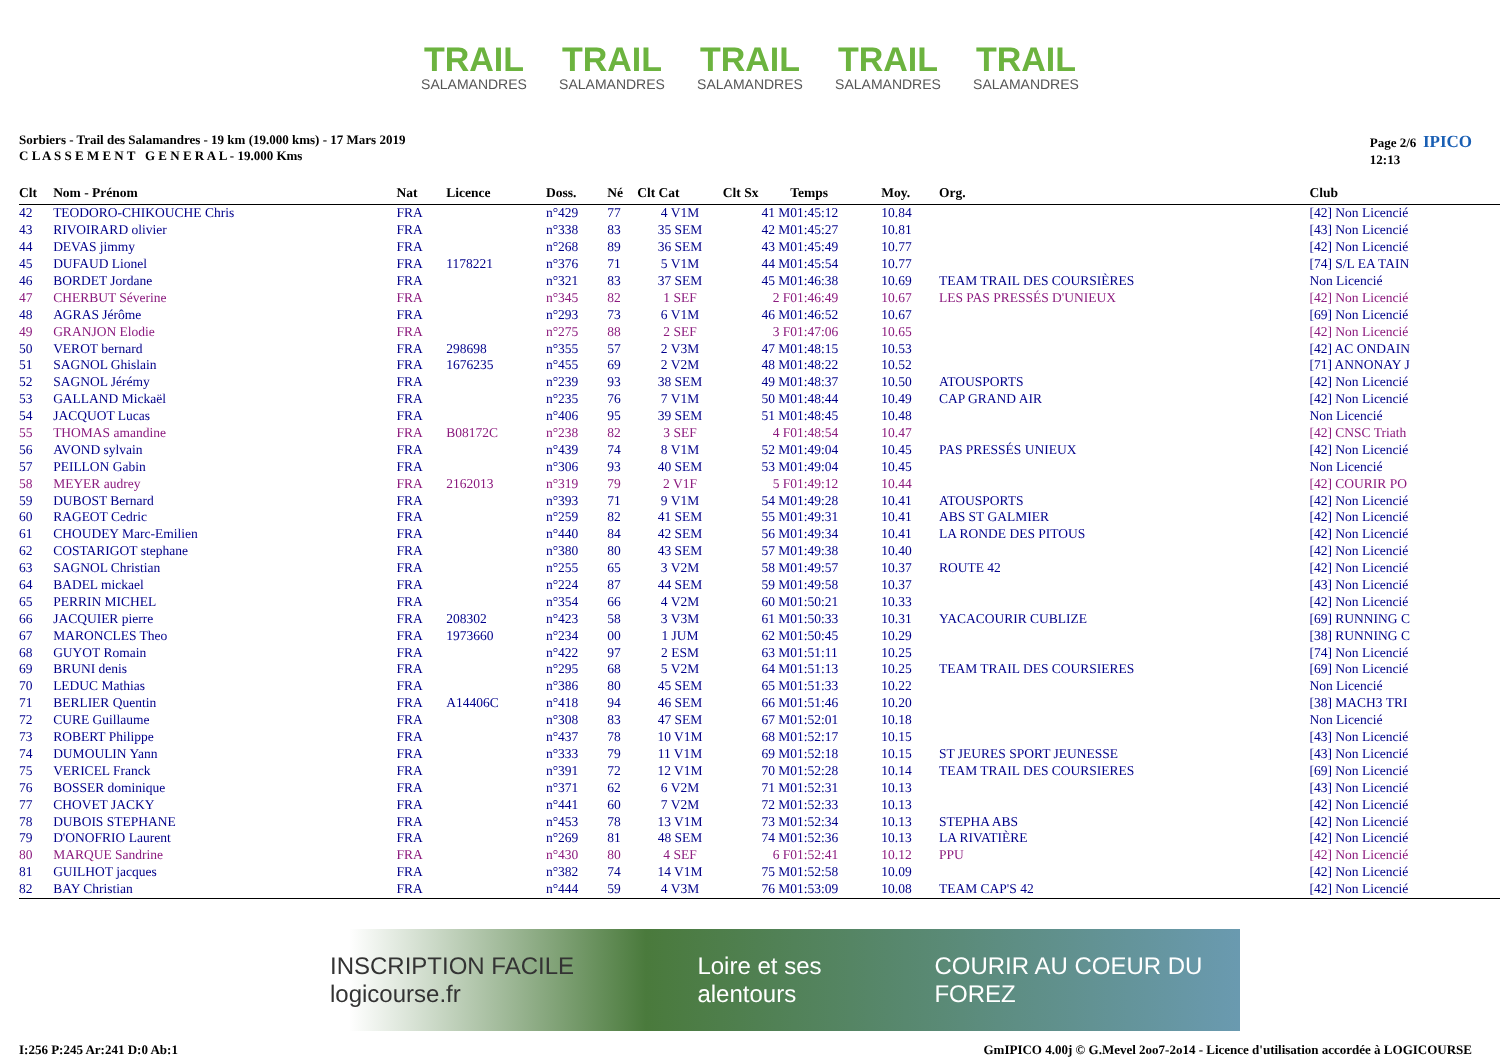TRAIL
SALAMANDRES
TRAIL
SALAMANDRES
TRAIL
SALAMANDRES
TRAIL
SALAMANDRES
TRAIL
SALAMANDRES
Sorbiers - Trail des Salamandres - 19 km (19.000 kms) - 17 Mars 2019
C L A S S E M E N T G E N E R A L - 19.000 Kms
Page 2/6 IPICO
12:13
| Clt | Nom - Prénom | Nat | Licence | Doss. | Né | Clt Cat | Clt Sx | Temps | Moy. | Org. | Club |
| --- | --- | --- | --- | --- | --- | --- | --- | --- | --- | --- | --- |
| 42 | TEODORO-CHIKOUCHE Chris | FRA | | n°429 | 77 | 4 V1M | 41 M | 01:45:12 | 10.84 | | [42] Non Licencié |
| 43 | RIVOIRARD olivier | FRA | | n°338 | 83 | 35 SEM | 42 M | 01:45:27 | 10.81 | | [43] Non Licencié |
| 44 | DEVAS jimmy | FRA | | n°268 | 89 | 36 SEM | 43 M | 01:45:49 | 10.77 | | [42] Non Licencié |
| 45 | DUFAUD Lionel | FRA | 1178221 | n°376 | 71 | 5 V1M | 44 M | 01:45:54 | 10.77 | | [74] S/L EA TAIN |
| 46 | BORDET Jordane | FRA | | n°321 | 83 | 37 SEM | 45 M | 01:46:38 | 10.69 | TEAM TRAIL DES COURSIÈRES | Non Licencié |
| 47 | CHERBUT Séverine | FRA | | n°345 | 82 | 1 SEF | 2 F | 01:46:49 | 10.67 | LES PAS PRESSÉS D'UNIEUX | [42] Non Licencié |
| 48 | AGRAS Jérôme | FRA | | n°293 | 73 | 6 V1M | 46 M | 01:46:52 | 10.67 | | [69] Non Licencié |
| 49 | GRANJON Elodie | FRA | | n°275 | 88 | 2 SEF | 3 F | 01:47:06 | 10.65 | | [42] Non Licencié |
| 50 | VEROT bernard | FRA | 298698 | n°355 | 57 | 2 V3M | 47 M | 01:48:15 | 10.53 | | [42] AC ONDAIN |
| 51 | SAGNOL Ghislain | FRA | 1676235 | n°455 | 69 | 2 V2M | 48 M | 01:48:22 | 10.52 | | [71] ANNONAY J |
| 52 | SAGNOL Jérémy | FRA | | n°239 | 93 | 38 SEM | 49 M | 01:48:37 | 10.50 | ATOUSPORTS | [42] Non Licencié |
| 53 | GALLAND Mickaël | FRA | | n°235 | 76 | 7 V1M | 50 M | 01:48:44 | 10.49 | CAP GRAND AIR | [42] Non Licencié |
| 54 | JACQUOT Lucas | FRA | | n°406 | 95 | 39 SEM | 51 M | 01:48:45 | 10.48 | | Non Licencié |
| 55 | THOMAS amandine | FRA | B08172C | n°238 | 82 | 3 SEF | 4 F | 01:48:54 | 10.47 | | [42] CNSC Triath |
| 56 | AVOND sylvain | FRA | | n°439 | 74 | 8 V1M | 52 M | 01:49:04 | 10.45 | PAS PRESSÉS UNIEUX | [42] Non Licencié |
| 57 | PEILLON Gabin | FRA | | n°306 | 93 | 40 SEM | 53 M | 01:49:04 | 10.45 | | Non Licencié |
| 58 | MEYER audrey | FRA | 2162013 | n°319 | 79 | 2 V1F | 5 F | 01:49:12 | 10.44 | | [42] COURIR PO |
| 59 | DUBOST Bernard | FRA | | n°393 | 71 | 9 V1M | 54 M | 01:49:28 | 10.41 | ATOUSPORTS | [42] Non Licencié |
| 60 | RAGEOT Cedric | FRA | | n°259 | 82 | 41 SEM | 55 M | 01:49:31 | 10.41 | ABS ST GALMIER | [42] Non Licencié |
| 61 | CHOUDEY Marc-Emilien | FRA | | n°440 | 84 | 42 SEM | 56 M | 01:49:34 | 10.41 | LA RONDE DES PITOUS | [42] Non Licencié |
| 62 | COSTARIGOT stephane | FRA | | n°380 | 80 | 43 SEM | 57 M | 01:49:38 | 10.40 | | [42] Non Licencié |
| 63 | SAGNOL Christian | FRA | | n°255 | 65 | 3 V2M | 58 M | 01:49:57 | 10.37 | ROUTE 42 | [42] Non Licencié |
| 64 | BADEL mickael | FRA | | n°224 | 87 | 44 SEM | 59 M | 01:49:58 | 10.37 | | [43] Non Licencié |
| 65 | PERRIN MICHEL | FRA | | n°354 | 66 | 4 V2M | 60 M | 01:50:21 | 10.33 | | [42] Non Licencié |
| 66 | JACQUIER pierre | FRA | 208302 | n°423 | 58 | 3 V3M | 61 M | 01:50:33 | 10.31 | YACACOURIR CUBLIZE | [69] RUNNING C |
| 67 | MARONCLES Theo | FRA | 1973660 | n°234 | 00 | 1 JUM | 62 M | 01:50:45 | 10.29 | | [38] RUNNING C |
| 68 | GUYOT Romain | FRA | | n°422 | 97 | 2 ESM | 63 M | 01:51:11 | 10.25 | | [74] Non Licencié |
| 69 | BRUNI denis | FRA | | n°295 | 68 | 5 V2M | 64 M | 01:51:13 | 10.25 | TEAM TRAIL DES COURSIERES | [69] Non Licencié |
| 70 | LEDUC Mathias | FRA | | n°386 | 80 | 45 SEM | 65 M | 01:51:33 | 10.22 | | Non Licencié |
| 71 | BERLIER Quentin | FRA | A14406C | n°418 | 94 | 46 SEM | 66 M | 01:51:46 | 10.20 | | [38] MACH3 TRI |
| 72 | CURE Guillaume | FRA | | n°308 | 83 | 47 SEM | 67 M | 01:52:01 | 10.18 | | Non Licencié |
| 73 | ROBERT Philippe | FRA | | n°437 | 78 | 10 V1M | 68 M | 01:52:17 | 10.15 | | [43] Non Licencié |
| 74 | DUMOULIN Yann | FRA | | n°333 | 79 | 11 V1M | 69 M | 01:52:18 | 10.15 | ST JEURES SPORT JEUNESSE | [43] Non Licencié |
| 75 | VERICEL Franck | FRA | | n°391 | 72 | 12 V1M | 70 M | 01:52:28 | 10.14 | TEAM TRAIL DES COURSIERES | [69] Non Licencié |
| 76 | BOSSER dominique | FRA | | n°371 | 62 | 6 V2M | 71 M | 01:52:31 | 10.13 | | [43] Non Licencié |
| 77 | CHOVET JACKY | FRA | | n°441 | 60 | 7 V2M | 72 M | 01:52:33 | 10.13 | | [42] Non Licencié |
| 78 | DUBOIS STEPHANE | FRA | | n°453 | 78 | 13 V1M | 73 M | 01:52:34 | 10.13 | STEPHA ABS | [42] Non Licencié |
| 79 | D'ONOFRIO Laurent | FRA | | n°269 | 81 | 48 SEM | 74 M | 01:52:36 | 10.13 | LA RIVATIÈRE | [42] Non Licencié |
| 80 | MARQUE Sandrine | FRA | | n°430 | 80 | 4 SEF | 6 F | 01:52:41 | 10.12 | PPU | [42] Non Licencié |
| 81 | GUILHOT jacques | FRA | | n°382 | 74 | 14 V1M | 75 M | 01:52:58 | 10.09 | | [42] Non Licencié |
| 82 | BAY Christian | FRA | | n°444 | 59 | 4 V3M | 76 M | 01:53:09 | 10.08 | TEAM CAP'S 42 | [42] Non Licencié |
INSCRIPTION FACILE logicourse.fr Loire et ses alentours COURIR AU COEUR DU FOREZ
I:256 P:245 Ar:241 D:0 Ab:1 GmIPICO 4.00j © G.Mevel 2oo7-2o14 - Licence d'utilisation accordée à LOGICOURSE